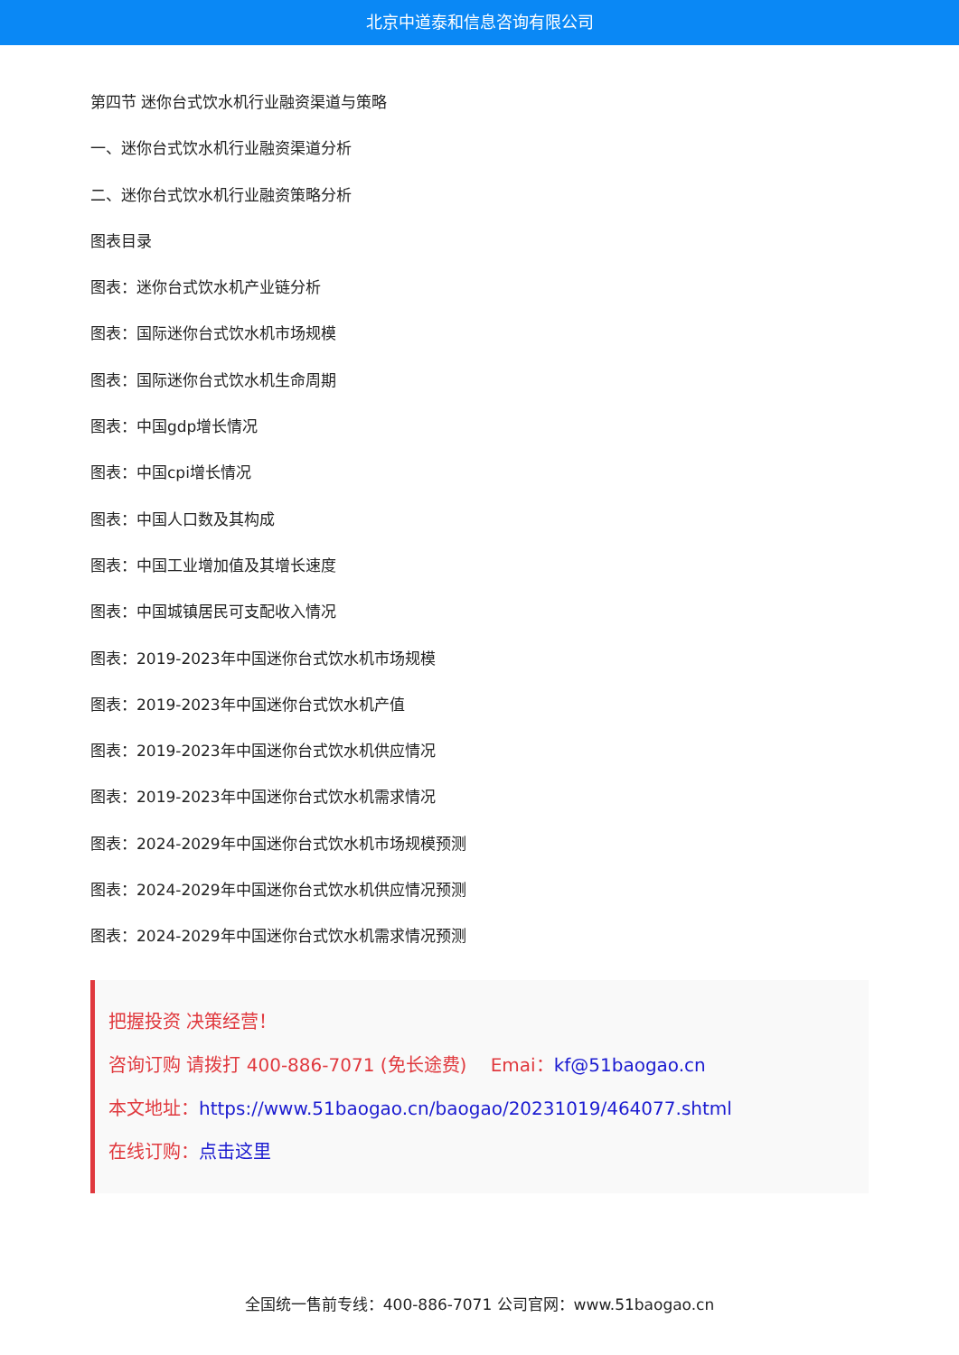北京中道泰和信息咨询有限公司
第四节 迷你台式饮水机行业融资渠道与策略
一、迷你台式饮水机行业融资渠道分析
二、迷你台式饮水机行业融资策略分析
图表目录
图表：迷你台式饮水机产业链分析
图表：国际迷你台式饮水机市场规模
图表：国际迷你台式饮水机生命周期
图表：中国gdp增长情况
图表：中国cpi增长情况
图表：中国人口数及其构成
图表：中国工业增加值及其增长速度
图表：中国城镇居民可支配收入情况
图表：2019-2023年中国迷你台式饮水机市场规模
图表：2019-2023年中国迷你台式饮水机产值
图表：2019-2023年中国迷你台式饮水机供应情况
图表：2019-2023年中国迷你台式饮水机需求情况
图表：2024-2029年中国迷你台式饮水机市场规模预测
图表：2024-2029年中国迷你台式饮水机供应情况预测
图表：2024-2029年中国迷你台式饮水机需求情况预测
把握投资 决策经营！
咨询订购 请拨打 400-886-7071 (免长途费)　 Emai：kf@51baogao.cn
本文地址：https://www.51baogao.cn/baogao/20231019/464077.shtml
在线订购：点击这里
全国统一售前专线：400-886-7071 公司官网：www.51baogao.cn